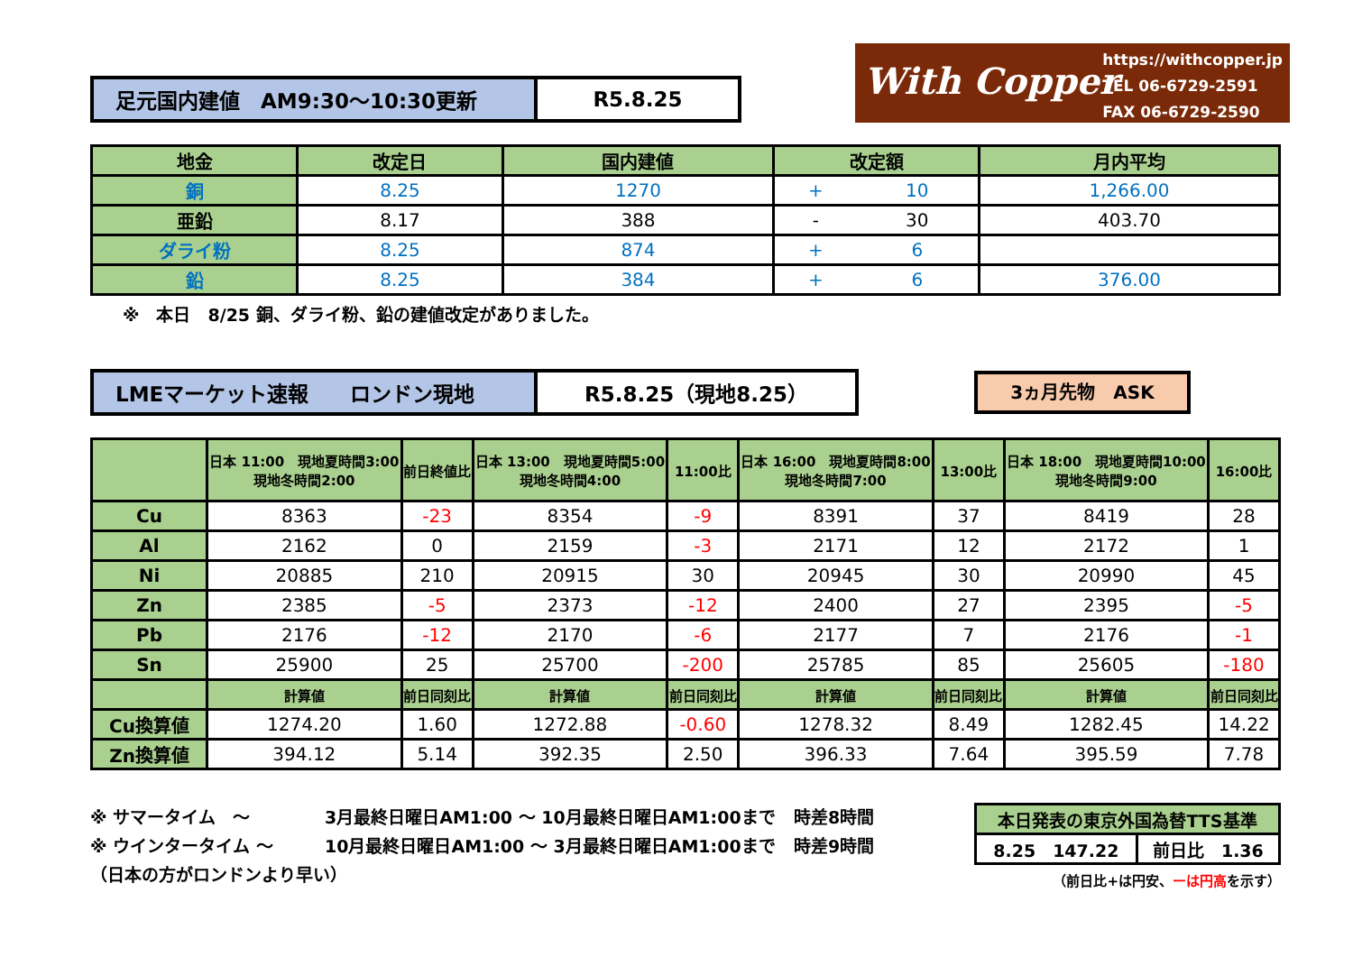With Copper
https://withcopper.jp
TEL 06-6729-2591
FAX 06-6729-2590
足元国内建値　AM9:30～10:30更新
R5.8.25
| 地金 | 改定日 | 国内建値 | 改定額 | | 月内平均 |
| --- | --- | --- | --- | --- | --- |
| 銅 | 8.25 | 1270 | + | 10 | 1,266.00 |
| 亜鉛 | 8.17 | 388 | - | 30 | 403.70 |
| ダライ粉 | 8.25 | 874 | + | 6 | |
| 鉛 | 8.25 | 384 | + | 6 | 376.00 |
※　本日　8/25 銅、ダライ粉、鉛の建値改定がありました。
LMEマーケット速報　　ロンドン現地
R5.8.25（現地8.25）
3ヵ月先物　ASK
| | 日本 11:00 現地夏時間3:00 現地冬時間2:00 | 前日終値比 | 日本 13:00 現地夏時間5:00 現地冬時間4:00 | 11:00比 | 日本 16:00 現地夏時間8:00 現地冬時間7:00 | 13:00比 | 日本 18:00 現地夏時間10:00 現地冬時間9:00 | 16:00比 |
| --- | --- | --- | --- | --- | --- | --- | --- | --- |
| Cu | 8363 | -23 | 8354 | -9 | 8391 | 37 | 8419 | 28 |
| Al | 2162 | 0 | 2159 | -3 | 2171 | 12 | 2172 | 1 |
| Ni | 20885 | 210 | 20915 | 30 | 20945 | 30 | 20990 | 45 |
| Zn | 2385 | -5 | 2373 | -12 | 2400 | 27 | 2395 | -5 |
| Pb | 2176 | -12 | 2170 | -6 | 2177 | 7 | 2176 | -1 |
| Sn | 25900 | 25 | 25700 | -200 | 25785 | 85 | 25605 | -180 |
| | 計算値 | 前日同刻比 | 計算値 | 前日同刻比 | 計算値 | 前日同刻比 | 計算値 | 前日同刻比 |
| Cu換算値 | 1274.20 | 1.60 | 1272.88 | -0.60 | 1278.32 | 8.49 | 1282.45 | 14.22 |
| Zn換算値 | 394.12 | 5.14 | 392.35 | 2.50 | 396.33 | 7.64 | 395.59 | 7.78 |
※ サマータイム　～ 3月最終日曜日AM1:00 ～ 10月最終日曜日AM1:00まで 時差8時間
※ ウインタータイム ～ 10月最終日曜日AM1:00 ～ 3月最終日曜日AM1:00まで 時差9時間
（日本の方がロンドンより早い）
| 本日発表の東京外国為替TTS基準 | |
| --- | --- |
| 8.25 147.22 | 前日比 1.36 |
（前日比+は円安、ーは円高を示す）